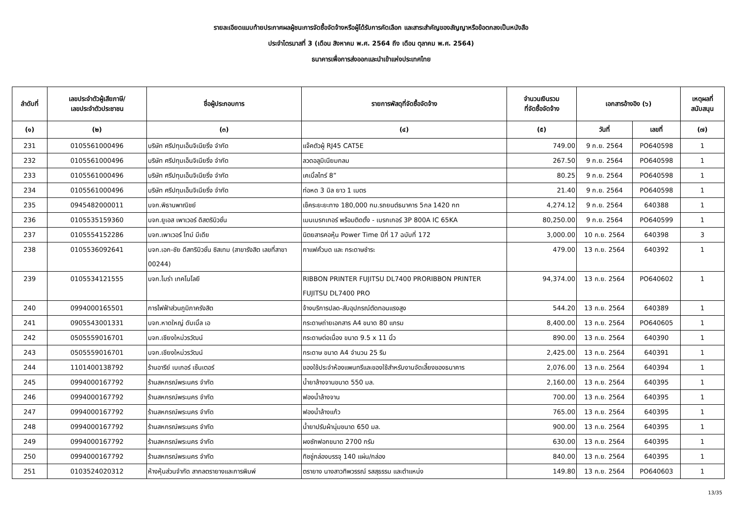รายละเอียดแนบท้ายประกาศผลผู้ชนะการจัดซื้อจัดจ้างหรือผู้ได้รับการคัดเลือก และสาระสำคัญของสัญญาหรือข้อตกลงเป็นหนังสือ
ประจำไตรมาสที่ 3 (เดือน สิงหาคม พ.ศ. 2564 ถึง เดือน ตุลาคม พ.ศ. 2564)
ธนาคารเพื่อการส่งออกและนำเข้าแห่งประเทศไทย
| ลำดับที่ | เลขประจำตัวผู้เสียภาษี/ เลขประจำตัวประชาชน | ชื่อผู้ประกอบการ | รายการพัสดุที่จัดซื้อจัดจ้าง | จำนวนเงินรวม ที่จัดซื้อจัดจ้าง | เอกสารอ้างอิง (๖) | | เหตุผลที่ สนับสนุน |
| --- | --- | --- | --- | --- | --- | --- | --- |
| (๑) | (๒) | (๓) | (๔) | (๕) | วันที่ | เลขที่ | (๗) |
| 231 | 0105561000496 | บริษัท ศรีปทุมเอ็นจิเนียริ่ง จำกัด | แจ๊คตัวผู้ RJ45 CAT5E | 749.00 | 9 ก.ย. 2564 | PO640598 | 1 |
| 232 | 0105561000496 | บริษัท ศรีปทุมเอ็นจิเนียริ่ง จำกัด | ลวดอลูมิเนียมกลม | 267.50 | 9 ก.ย. 2564 | PO640598 | 1 |
| 233 | 0105561000496 | บริษัท ศรีปทุมเอ็นจิเนียริ่ง จำกัด | เคเบิ้ลไทร์ 8” | 80.25 | 9 ก.ย. 2564 | PO640598 | 1 |
| 234 | 0105561000496 | บริษัท ศรีปทุมเอ็นจิเนียริ่ง จำกัด | ท่อหด 3 มิล ยาว 1 เมตร | 21.40 | 9 ก.ย. 2564 | PO640598 | 1 |
| 235 | 0945482000011 | บจก.พิธานพาณิชย์ | เช็คระยะยะทาง 180,000 กม.รถยนต์ธนาคาร 5กล 1420 กท | 4,274.12 | 9 ก.ย. 2564 | 640388 | 1 |
| 236 | 0105535159360 | บจก.ยูเอส เพาเวอร์ ดิสตริบิวชั่น | เมนเบรกเกอร์ พร้อมติดตั้ง - เบรกเกอร์ 3P 800A IC 65KA | 80,250.00 | 9 ก.ย. 2564 | PO640599 | 1 |
| 237 | 0105554152286 | บจก.เพาเวอร์ ไทม์ มีเดีย | นิตยสารคอหุ้น Power Time ปีที่ 17 ฉบับที่ 172 | 3,000.00 | 10 ก.ย. 2564 | 640398 | 3 |
| 238 | 0105536092641 | บจก.เอก-ชัย ดีสทริบิวชั่น ซิสเทม (สาขารังสิต เลขที่สาขา 00244) | กาแฟคั่วบด และ กระดาษชำระ | 479.00 | 13 ก.ย. 2564 | 640392 | 1 |
| 239 | 0105534121555 | บจก.ไมร่า เทคโนโลยี | RIBBON PRINTER FUJITSU DL7400 PRORIBBON PRINTER FUJITSU DL7400 PRO | 94,374.00 | 13 ก.ย. 2564 | PO640602 | 1 |
| 240 | 0994000165501 | การไฟฟ้าส่วนภูมิภาครังสิต | จ้างบริการปลด-สับอุปกรณ์ตัดทอนแรงสูง | 544.20 | 13 ก.ย. 2564 | 640389 | 1 |
| 241 | 0905543001331 | บจก.หาดใหญ่ ดับเบิ้ล เอ | กระดาษถ่ายเอกสาร A4 ขนาด 80 แกรม | 8,400.00 | 13 ก.ย. 2564 | PO640605 | 1 |
| 242 | 0505559016701 | บจก.เชียงใหม่วรวัฒน์ | กระดาษต่อเนื่อง ขนาด 9.5 x 11 นิ้ว | 890.00 | 13 ก.ย. 2564 | 640390 | 1 |
| 243 | 0505559016701 | บจก.เชียงใหม่วรวัฒน์ | กระดาษ ขนาด A4 จำนวน 25 รีม | 2,425.00 | 13 ก.ย. 2564 | 640391 | 1 |
| 244 | 1101400138792 | ร้านอารีย์ เบเกอร์ เซ็นเตอร์ | ของใช้ประจำห้องแพนทรีและของใช้สำหรับงานจัดเลี้ยงของธนาคาร | 2,076.00 | 13 ก.ย. 2564 | 640394 | 1 |
| 245 | 0994000167792 | ร้านสหกรณ์พระนคร จำกัด | น้ำยาล้างจานขนาด 550 มล. | 2,160.00 | 13 ก.ย. 2564 | 640395 | 1 |
| 246 | 0994000167792 | ร้านสหกรณ์พระนคร จำกัด | ฟองน้ำล้างจาน | 700.00 | 13 ก.ย. 2564 | 640395 | 1 |
| 247 | 0994000167792 | ร้านสหกรณ์พระนคร จำกัด | ฟองน้ำล้างแก้ว | 765.00 | 13 ก.ย. 2564 | 640395 | 1 |
| 248 | 0994000167792 | ร้านสหกรณ์พระนคร จำกัด | น้ำยาปรับผ้านุ่มขนาด 650 มล. | 900.00 | 13 ก.ย. 2564 | 640395 | 1 |
| 249 | 0994000167792 | ร้านสหกรณ์พระนคร จำกัด | ผงซักฟอกขนาด 2700 กรัม | 630.00 | 13 ก.ย. 2564 | 640395 | 1 |
| 250 | 0994000167792 | ร้านสหกรณ์พระนคร จำกัด | ทิชชู่กล่องบรรจุ 140 แผ่น/กล่อง | 840.00 | 13 ก.ย. 2564 | 640395 | 1 |
| 251 | 0103524020312 | ห้างหุ้นส่วนจำกัด สากลตรายางและการพิมพ์ | ตรายาง นางสาวทิพวรรณ์ รสสุธรรม และตำแหน่ง | 149.80 | 13 ก.ย. 2564 | PO640603 | 1 |
13/35